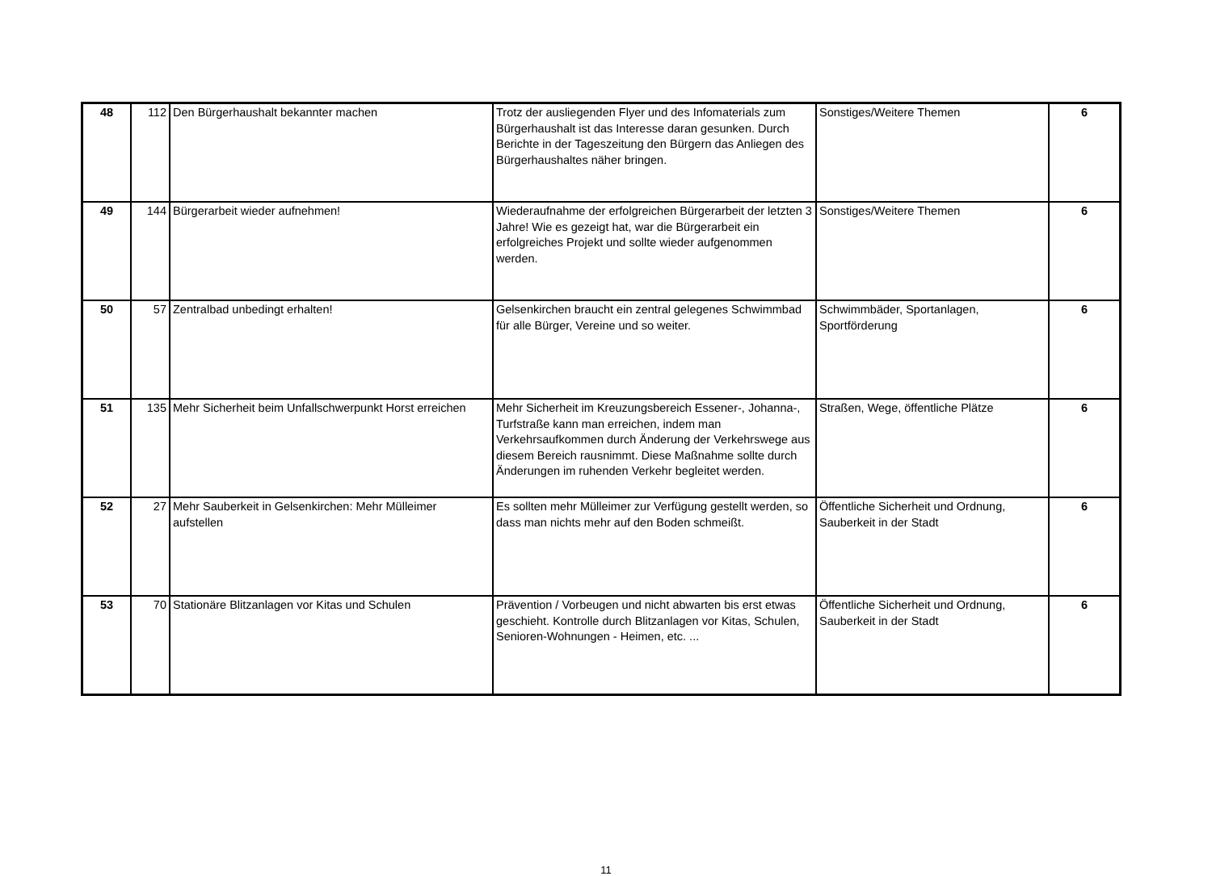| 48 | 112 | Den Bürgerhaushalt bekannter machen | Trotz der ausliegenden Flyer und des Infomaterials zum Bürgerhaushalt ist das Interesse daran gesunken. Durch Berichte in der Tageszeitung den Bürgern das Anliegen des Bürgerhaushaltes näher bringen. | Sonstiges/Weitere Themen | 6 |
| 49 | 144 | Bürgerarbeit wieder aufnehmen! | Wiederaufnahme der erfolgreichen Bürgerarbeit der letzten 3 Jahre! Wie es gezeigt hat, war die Bürgerarbeit ein erfolgreiches Projekt und sollte wieder aufgenommen werden. | Sonstiges/Weitere Themen | 6 |
| 50 | 57 | Zentralbad unbedingt erhalten! | Gelsenkirchen braucht ein zentral gelegenes Schwimmbad für alle Bürger, Vereine und so weiter. | Schwimmbäder, Sportanlagen, Sportförderung | 6 |
| 51 | 135 | Mehr Sicherheit beim Unfallschwerpunkt Horst erreichen | Mehr Sicherheit im Kreuzungsbereich Essener-, Johanna-, Turfstraße kann man erreichen, indem man Verkehrsaufkommen durch Änderung der Verkehrswege aus diesem Bereich rausnimmt. Diese Maßnahme sollte durch Änderungen im ruhenden Verkehr begleitet werden. | Straßen, Wege, öffentliche Plätze | 6 |
| 52 | 27 | Mehr Sauberkeit in Gelsenkirchen: Mehr Mülleimer aufstellen | Es sollten mehr Mülleimer zur Verfügung gestellt werden, so dass man nichts mehr auf den Boden schmeißt. | Öffentliche Sicherheit und Ordnung, Sauberkeit in der Stadt | 6 |
| 53 | 70 | Stationäre Blitzanlagen vor Kitas und Schulen | Prävention / Vorbeugen und nicht abwarten bis erst etwas geschieht. Kontrolle durch Blitzanlagen vor Kitas, Schulen, Senioren-Wohnungen - Heimen, etc. ... | Öffentliche Sicherheit und Ordnung, Sauberkeit in der Stadt | 6 |
11